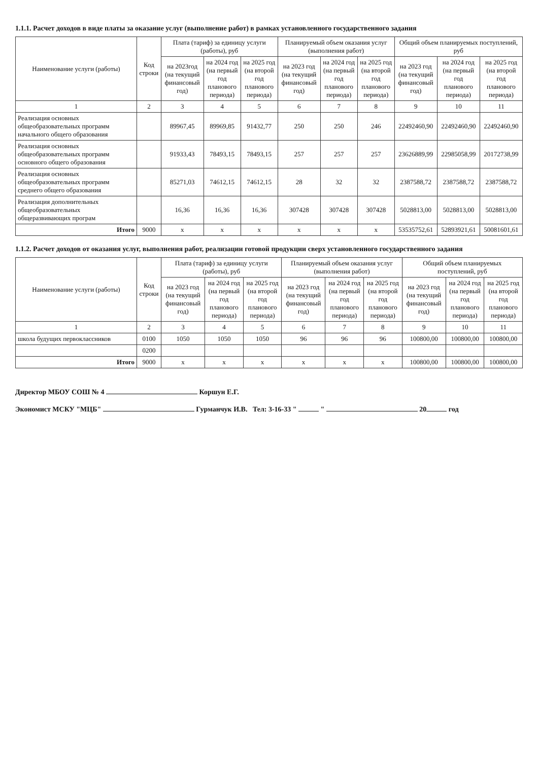1.1.1. Расчет доходов в виде платы за оказание услуг (выполнение работ) в рамках установленного государственного задания
| Наименование услуги (работы) | Код строки | Плата (тариф) за единицу услуги (работы), руб | | | Планируемый объем оказания услуг (выполнения работ) | | | Общий объем планируемых поступлений, руб | | |
| --- | --- | --- | --- | --- | --- | --- | --- | --- | --- | --- |
| | | на 2023год (на текущий финансовый год) | на 2024 год (на первый год планового периода) | на 2025 год (на второй год планового периода) | на 2023 год (на текущий финансовый год) | на 2024 год (на первый год планового периода) | на 2025 год (на второй год планового периода) | на 2023 год (на текущий финансовый год) | на 2024 год (на первый год планового периода) | на 2025 год (на второй год планового периода) |
| 1 | 2 | 3 | 4 | 5 | 6 | 7 | 8 | 9 | 10 | 11 |
| Реализация основных общеобразовательных программ начального общего образования | | 89967,45 | 89969,85 | 91432,77 | 250 | 250 | 246 | 22492460,90 | 22492460,90 | 22492460,90 |
| Реализация основных общеобразовательных программ основного общего образования | | 91933,43 | 78493,15 | 78493,15 | 257 | 257 | 257 | 23626889,99 | 22985058,99 | 20172738,99 |
| Реализация основных общеобразовательных программ среднего общего образования | | 85271,03 | 74612,15 | 74612,15 | 28 | 32 | 32 | 2387588,72 | 2387588,72 | 2387588,72 |
| Реализация дополнительных общеобразовательных общеразвивающих програм | | 16,36 | 16,36 | 16,36 | 307428 | 307428 | 307428 | 5028813,00 | 5028813,00 | 5028813,00 |
| Итого | 9000 | x | x | x | x | x | x | 53535752,61 | 52893921,61 | 50081601,61 |
1.1.2. Расчет доходов от оказания услуг, выполнения работ, реализации готовой продукции сверх установленного государственного задания
| Наименование услуги (работы) | Код строки | Плата (тариф) за единицу услуги (работы), руб | | | Планируемый объем оказания услуг (выполнения работ) | | | Общий объем планируемых поступлений, руб | | |
| --- | --- | --- | --- | --- | --- | --- | --- | --- | --- | --- |
| | | на 2023 год (на текущий финансовый год) | на 2024 год (на первый год планового периода) | на 2025 год (на второй год планового периода) | на 2023 год (на текущий финансовый год) | на 2024 год (на первый год планового периода) | на 2025 год (на второй год планового периода) | на 2023 год (на текущий финансовый год) | на 2024 год (на первый год планового периода) | на 2025 год (на второй год планового периода) |
| 1 | 2 | 3 | 4 | 5 | 6 | 7 | 8 | 9 | 10 | 11 |
| школа будущих первоклассников | 0100 | 1050 | 1050 | 1050 | 96 | 96 | 96 | 100800,00 | 100800,00 | 100800,00 |
| | 0200 | | | | | | | | | |
| Итого | 9000 | x | x | x | x | x | x | 100800,00 | 100800,00 | 100800,00 |
Директор МБОУ СОШ № 4 Коршун Е.Г.
Экономист МСКУ "МЦБ" Гурманчук И.В. Тел: 3-16-33 " " 20 год